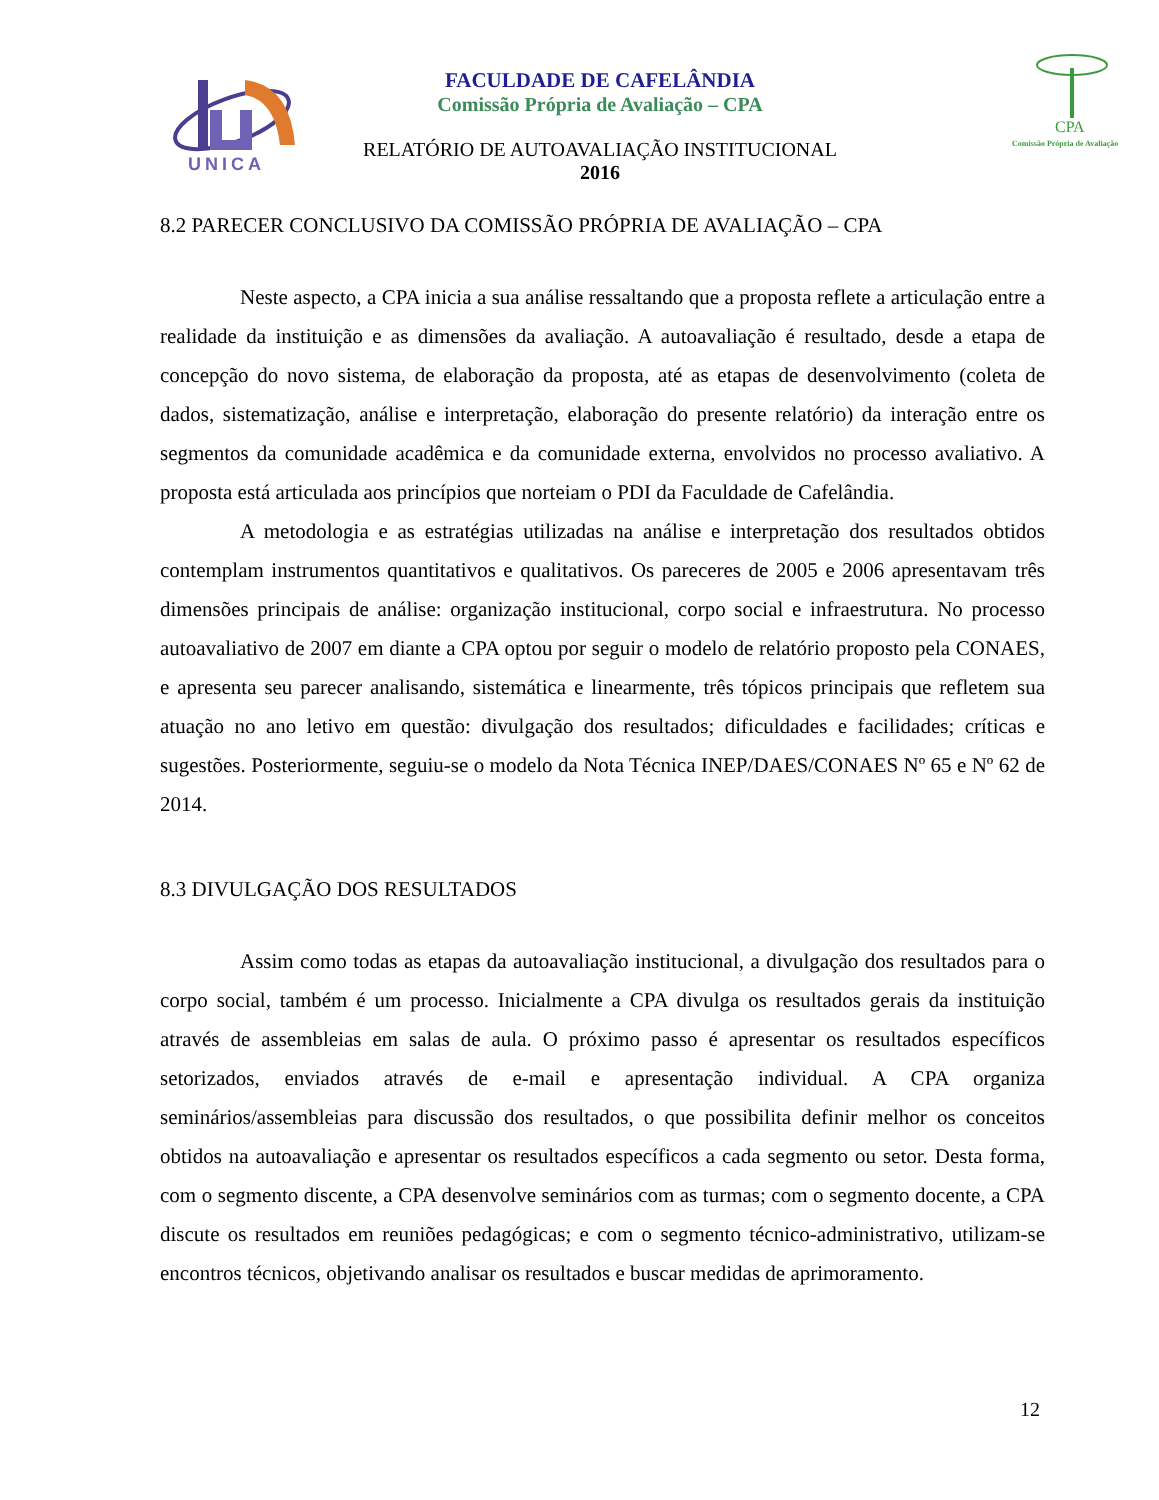UNICA
FACULDADE DE CAFELÂNDIA
Comissão Própria de Avaliação – CPA
RELATÓRIO DE AUTOAVALIAÇÃO INSTITUCIONAL
2016
CPA
Comissão Própria de Avaliação
8.2 PARECER CONCLUSIVO DA COMISSÃO PRÓPRIA DE AVALIAÇÃO – CPA
Neste aspecto, a CPA inicia a sua análise ressaltando que a proposta reflete a articulação entre a realidade da instituição e as dimensões da avaliação. A autoavaliação é resultado, desde a etapa de concepção do novo sistema, de elaboração da proposta, até as etapas de desenvolvimento (coleta de dados, sistematização, análise e interpretação, elaboração do presente relatório) da interação entre os segmentos da comunidade acadêmica e da comunidade externa, envolvidos no processo avaliativo. A proposta está articulada aos princípios que norteiam o PDI da Faculdade de Cafelândia.
A metodologia e as estratégias utilizadas na análise e interpretação dos resultados obtidos contemplam instrumentos quantitativos e qualitativos. Os pareceres de 2005 e 2006 apresentavam três dimensões principais de análise: organização institucional, corpo social e infraestrutura. No processo autoavaliativo de 2007 em diante a CPA optou por seguir o modelo de relatório proposto pela CONAES, e apresenta seu parecer analisando, sistemática e linearmente, três tópicos principais que refletem sua atuação no ano letivo em questão: divulgação dos resultados; dificuldades e facilidades; críticas e sugestões. Posteriormente, seguiu-se o modelo da Nota Técnica INEP/DAES/CONAES Nº 65 e Nº 62 de 2014.
8.3 DIVULGAÇÃO DOS RESULTADOS
Assim como todas as etapas da autoavaliação institucional, a divulgação dos resultados para o corpo social, também é um processo. Inicialmente a CPA divulga os resultados gerais da instituição através de assembleias em salas de aula. O próximo passo é apresentar os resultados específicos setorizados, enviados através de e-mail e apresentação individual. A CPA organiza seminários/assembleias para discussão dos resultados, o que possibilita definir melhor os conceitos obtidos na autoavaliação e apresentar os resultados específicos a cada segmento ou setor. Desta forma, com o segmento discente, a CPA desenvolve seminários com as turmas; com o segmento docente, a CPA discute os resultados em reuniões pedagógicas; e com o segmento técnico-administrativo, utilizam-se encontros técnicos, objetivando analisar os resultados e buscar medidas de aprimoramento.
12